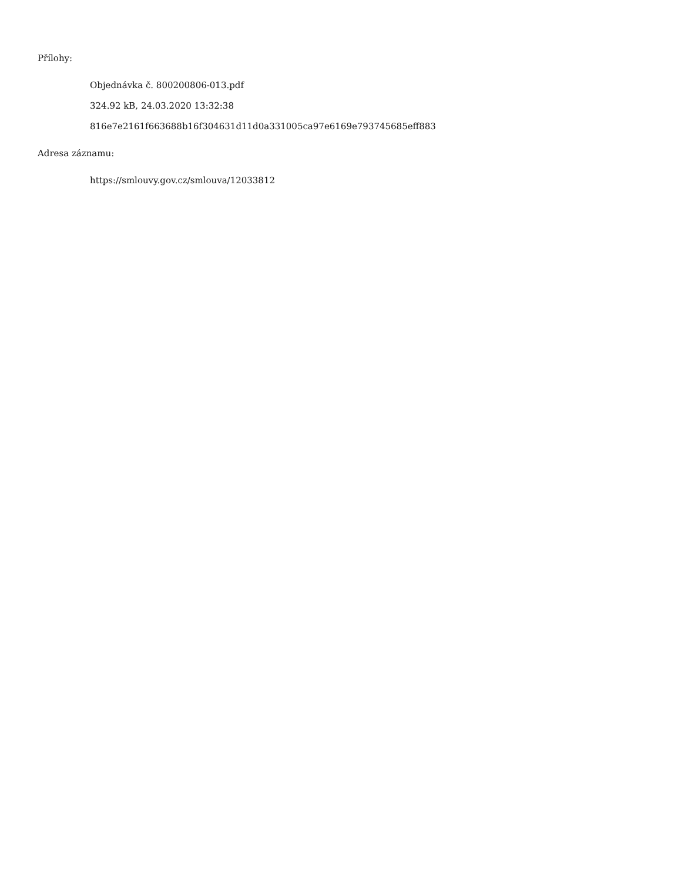Přílohy:
Objednávka č. 800200806-013.pdf
324.92 kB, 24.03.2020 13:32:38
816e7e2161f663688b16f304631d11d0a331005ca97e6169e793745685eff883
Adresa záznamu:
https://smlouvy.gov.cz/smlouva/12033812